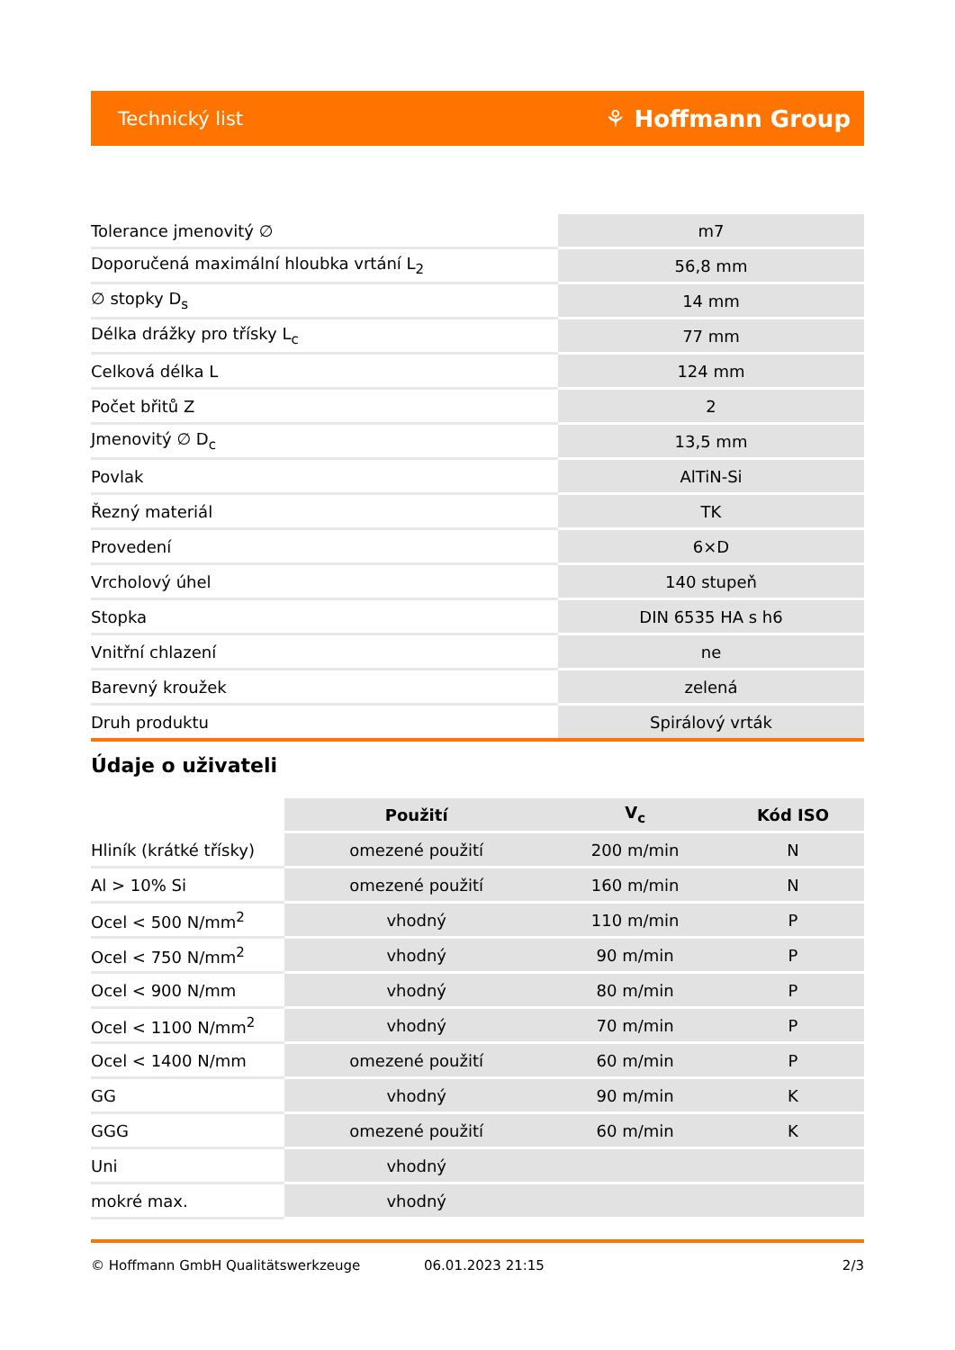Technický list ⚘ Hoffmann Group
| Tolerance jmenovitý ∅ | m7 |
| Doporučená maximální hloubka vrtání L<sub>2</sub> | 56,8 mm |
| ∅ stopky D<sub>s</sub> | 14 mm |
| Délka drážky pro třísky L<sub>c</sub> | 77 mm |
| Celková délka L | 124 mm |
| Počet břitů Z | 2 |
| Jmenovitý ∅ D<sub>c</sub> | 13,5 mm |
| Povlak | AlTiN-Si |
| Řezný materiál | TK |
| Provedení | 6×D |
| Vrcholový úhel | 140 stupeň |
| Stopka | DIN 6535 HA s h6 |
| Vnitřní chlazení | ne |
| Barevný kroužek | zelená |
| Druh produktu | Spirálový vrták |
Údaje o uživateli
| | Použití | V<sub>c</sub> | Kód ISO |
| --- | --- | --- | --- |
| Hliník (krátké třísky) | omezené použití | 200 m/min | N |
| Al > 10% Si | omezené použití | 160 m/min | N |
| Ocel < 500 N/mm<sup>2</sup> | vhodný | 110 m/min | P |
| Ocel < 750 N/mm<sup>2</sup> | vhodný | 90 m/min | P |
| Ocel < 900 N/mm | vhodný | 80 m/min | P |
| Ocel < 1100 N/mm<sup>2</sup> | vhodný | 70 m/min | P |
| Ocel < 1400 N/mm | omezené použití | 60 m/min | P |
| GG | vhodný | 90 m/min | K |
| GGG | omezené použití | 60 m/min | K |
| Uni | vhodný | | |
| mokré max. | vhodný | | |
© Hoffmann GmbH Qualitätswerkzeuge 06.01.2023 21:15 2/3